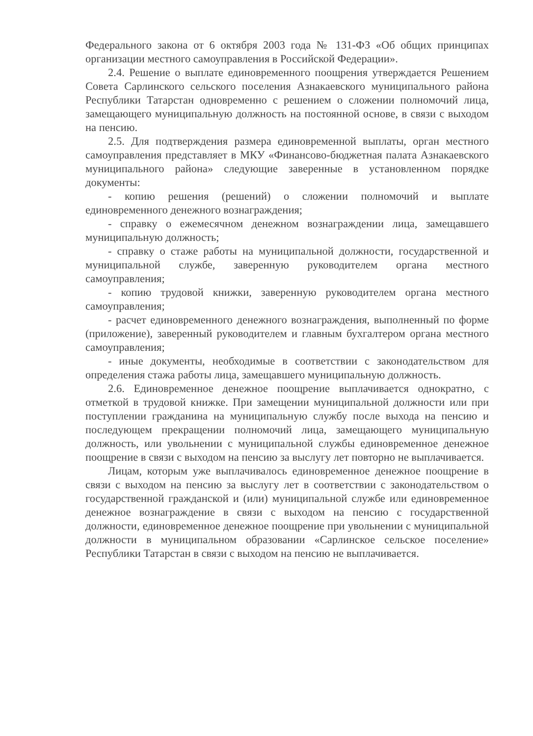Федерального закона от 6 октября 2003 года № 131-ФЗ «Об общих принципах организации местного самоуправления в Российской Федерации».
2.4. Решение о выплате единовременного поощрения утверждается Решением Совета Сарлинского сельского поселения Азнакаевского муниципального района Республики Татарстан одновременно с решением о сложении полномочий лица, замещающего муниципальную должность на постоянной основе, в связи с выходом на пенсию.
2.5. Для подтверждения размера единовременной выплаты, орган местного самоуправления представляет в МКУ «Финансово-бюджетная палата Азнакаевского муниципального района» следующие заверенные в установленном порядке документы:
- копию решения (решений) о сложении полномочий и выплате единовременного денежного вознаграждения;
- справку о ежемесячном денежном вознаграждении лица, замещавшего муниципальную должность;
- справку о стаже работы на муниципальной должности, государственной и муниципальной службе, заверенную руководителем органа местного самоуправления;
- копию трудовой книжки, заверенную руководителем органа местного самоуправления;
- расчет единовременного денежного вознаграждения, выполненный по форме (приложение), заверенный руководителем и главным бухгалтером органа местного самоуправления;
- иные документы, необходимые в соответствии с законодательством для определения стажа работы лица, замещавшего муниципальную должность.
2.6. Единовременное денежное поощрение выплачивается однократно, с отметкой в трудовой книжке. При замещении муниципальной должности или при поступлении гражданина на муниципальную службу после выхода на пенсию и последующем прекращении полномочий лица, замещающего муниципальную должность, или увольнении с муниципальной службы единовременное денежное поощрение в связи с выходом на пенсию за выслугу лет повторно не выплачивается.
Лицам, которым уже выплачивалось единовременное денежное поощрение в связи с выходом на пенсию за выслугу лет в соответствии с законодательством о государственной гражданской и (или) муниципальной службе или единовременное денежное вознаграждение в связи с выходом на пенсию с государственной должности, единовременное денежное поощрение при увольнении с муниципальной должности в муниципальном образовании «Сарлинское сельское поселение» Республики Татарстан в связи с выходом на пенсию не выплачивается.